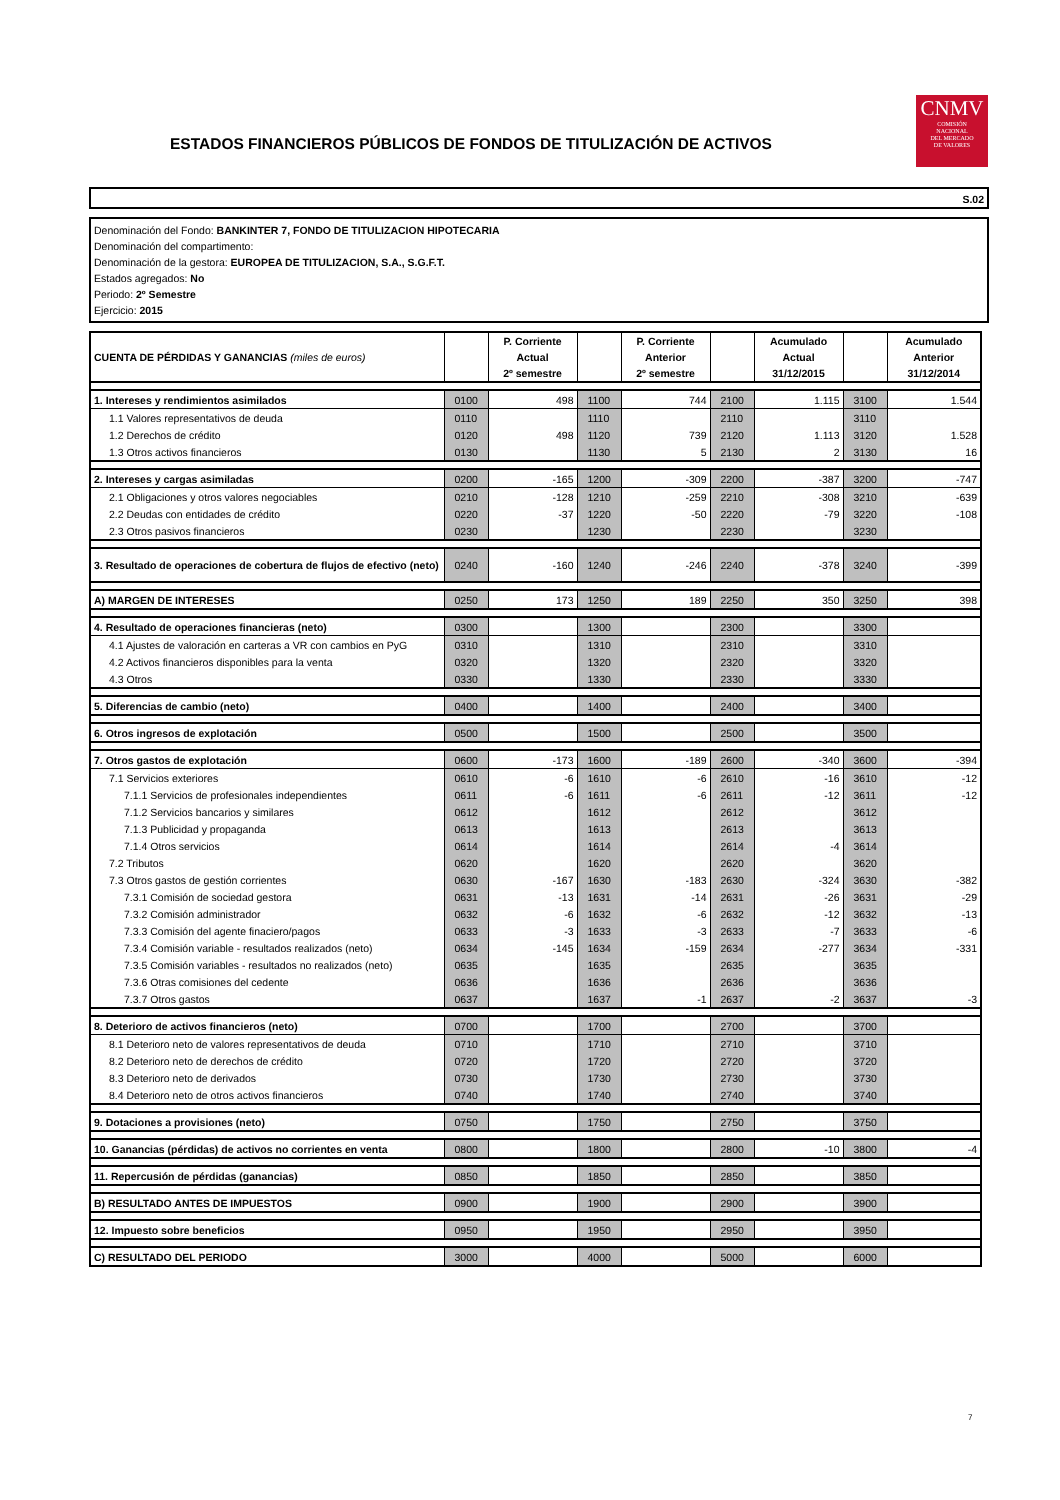ESTADOS FINANCIEROS PÚBLICOS DE FONDOS DE TITULIZACIÓN DE ACTIVOS
CNMV
COMISIÓN
NACIONAL
DEL MERCADO
DE VALORES
S.02
Denominación del Fondo: BANKINTER 7, FONDO DE TITULIZACION HIPOTECARIA
Denominación del compartimento:
Denominación de la gestora: EUROPEA DE TITULIZACION, S.A., S.G.F.T.
Estados agregados: No
Periodo: 2º Semestre
Ejercicio: 2015
| CUENTA DE PÉRDIDAS Y GANANCIAS (miles de euros) | | P. Corriente Actual 2º semestre | | P. Corriente Anterior 2º semestre | | Acumulado Actual 31/12/2015 | | Acumulado Anterior 31/12/2014 |
| 1. Intereses y rendimientos asimilados | 0100 | 498 | 1100 | 744 | 2100 | 1.115 | 3100 | 1.544 |
| 1.1 Valores representativos de deuda | 0110 | | 1110 | | 2110 | | 3110 | |
| 1.2 Derechos de crédito | 0120 | 498 | 1120 | 739 | 2120 | 1.113 | 3120 | 1.528 |
| 1.3 Otros activos financieros | 0130 | | 1130 | 5 | 2130 | 2 | 3130 | 16 |
| 2. Intereses y cargas asimiladas | 0200 | -165 | 1200 | -309 | 2200 | -387 | 3200 | -747 |
| 2.1 Obligaciones y otros valores negociables | 0210 | -128 | 1210 | -259 | 2210 | -308 | 3210 | -639 |
| 2.2 Deudas con entidades de crédito | 0220 | -37 | 1220 | -50 | 2220 | -79 | 3220 | -108 |
| 2.3 Otros pasivos financieros | 0230 | | 1230 | | 2230 | | 3230 | |
| 3. Resultado de operaciones de cobertura de flujos de efectivo (neto) | 0240 | -160 | 1240 | -246 | 2240 | -378 | 3240 | -399 |
| A) MARGEN DE INTERESES | 0250 | 173 | 1250 | 189 | 2250 | 350 | 3250 | 398 |
| 4. Resultado de operaciones financieras (neto) | 0300 | | 1300 | | 2300 | | 3300 | |
| 4.1 Ajustes de valoración en carteras a VR con cambios en PyG | 0310 | | 1310 | | 2310 | | 3310 | |
| 4.2 Activos financieros disponibles para la venta | 0320 | | 1320 | | 2320 | | 3320 | |
| 4.3 Otros | 0330 | | 1330 | | 2330 | | 3330 | |
| 5. Diferencias de cambio (neto) | 0400 | | 1400 | | 2400 | | 3400 | |
| 6. Otros ingresos de explotación | 0500 | | 1500 | | 2500 | | 3500 | |
| 7. Otros gastos de explotación | 0600 | -173 | 1600 | -189 | 2600 | -340 | 3600 | -394 |
| 7.1 Servicios exteriores | 0610 | -6 | 1610 | -6 | 2610 | -16 | 3610 | -12 |
| 7.1.1 Servicios de profesionales independientes | 0611 | -6 | 1611 | -6 | 2611 | -12 | 3611 | -12 |
| 7.1.2 Servicios bancarios y similares | 0612 | | 1612 | | 2612 | | 3612 | |
| 7.1.3 Publicidad y propaganda | 0613 | | 1613 | | 2613 | | 3613 | |
| 7.1.4 Otros servicios | 0614 | | 1614 | | 2614 | -4 | 3614 | |
| 7.2 Tributos | 0620 | | 1620 | | 2620 | | 3620 | |
| 7.3 Otros gastos de gestión corrientes | 0630 | -167 | 1630 | -183 | 2630 | -324 | 3630 | -382 |
| 7.3.1 Comisión de sociedad gestora | 0631 | -13 | 1631 | -14 | 2631 | -26 | 3631 | -29 |
| 7.3.2 Comisión administrador | 0632 | -6 | 1632 | -6 | 2632 | -12 | 3632 | -13 |
| 7.3.3 Comisión del agente finaciero/pagos | 0633 | -3 | 1633 | -3 | 2633 | -7 | 3633 | -6 |
| 7.3.4 Comisión variable - resultados realizados (neto) | 0634 | -145 | 1634 | -159 | 2634 | -277 | 3634 | -331 |
| 7.3.5 Comisión variables - resultados no realizados (neto) | 0635 | | 1635 | | 2635 | | 3635 | |
| 7.3.6 Otras comisiones del cedente | 0636 | | 1636 | | 2636 | | 3636 | |
| 7.3.7 Otros gastos | 0637 | | 1637 | -1 | 2637 | -2 | 3637 | -3 |
| 8. Deterioro de activos financieros (neto) | 0700 | | 1700 | | 2700 | | 3700 | |
| 8.1 Deterioro neto de valores representativos de deuda | 0710 | | 1710 | | 2710 | | 3710 | |
| 8.2 Deterioro neto de derechos de crédito | 0720 | | 1720 | | 2720 | | 3720 | |
| 8.3 Deterioro neto de derivados | 0730 | | 1730 | | 2730 | | 3730 | |
| 8.4 Deterioro neto de otros activos financieros | 0740 | | 1740 | | 2740 | | 3740 | |
| 9. Dotaciones a provisiones (neto) | 0750 | | 1750 | | 2750 | | 3750 | |
| 10. Ganancias (pérdidas) de activos no corrientes en venta | 0800 | | 1800 | | 2800 | -10 | 3800 | -4 |
| 11. Repercusión de pérdidas (ganancias) | 0850 | | 1850 | | 2850 | | 3850 | |
| B) RESULTADO ANTES DE IMPUESTOS | 0900 | | 1900 | | 2900 | | 3900 | |
| 12. Impuesto sobre beneficios | 0950 | | 1950 | | 2950 | | 3950 | |
| C) RESULTADO DEL PERIODO | 3000 | | 4000 | | 5000 | | 6000 | |
7